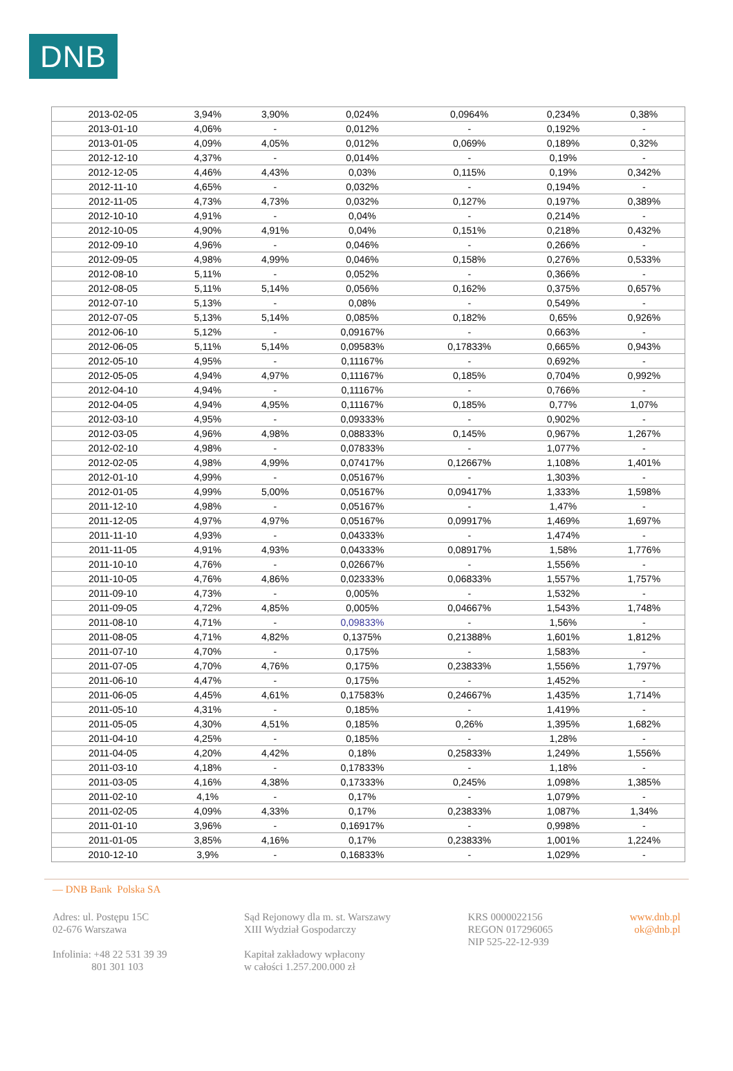DNB
| 2013-02-05 | 3,94% | 3,90% | 0,024% | 0,0964% | 0,234% | 0,38% |
| 2013-01-10 | 4,06% | - | 0,012% | - | 0,192% | - |
| 2013-01-05 | 4,09% | 4,05% | 0,012% | 0,069% | 0,189% | 0,32% |
| 2012-12-10 | 4,37% | - | 0,014% | - | 0,19% | - |
| 2012-12-05 | 4,46% | 4,43% | 0,03% | 0,115% | 0,19% | 0,342% |
| 2012-11-10 | 4,65% | - | 0,032% | - | 0,194% | - |
| 2012-11-05 | 4,73% | 4,73% | 0,032% | 0,127% | 0,197% | 0,389% |
| 2012-10-10 | 4,91% | - | 0,04% | - | 0,214% | - |
| 2012-10-05 | 4,90% | 4,91% | 0,04% | 0,151% | 0,218% | 0,432% |
| 2012-09-10 | 4,96% | - | 0,046% | - | 0,266% | - |
| 2012-09-05 | 4,98% | 4,99% | 0,046% | 0,158% | 0,276% | 0,533% |
| 2012-08-10 | 5,11% | - | 0,052% | - | 0,366% | - |
| 2012-08-05 | 5,11% | 5,14% | 0,056% | 0,162% | 0,375% | 0,657% |
| 2012-07-10 | 5,13% | - | 0,08% | - | 0,549% | - |
| 2012-07-05 | 5,13% | 5,14% | 0,085% | 0,182% | 0,65% | 0,926% |
| 2012-06-10 | 5,12% | - | 0,09167% | - | 0,663% | - |
| 2012-06-05 | 5,11% | 5,14% | 0,09583% | 0,17833% | 0,665% | 0,943% |
| 2012-05-10 | 4,95% | - | 0,11167% | - | 0,692% | - |
| 2012-05-05 | 4,94% | 4,97% | 0,11167% | 0,185% | 0,704% | 0,992% |
| 2012-04-10 | 4,94% | - | 0,11167% | - | 0,766% | - |
| 2012-04-05 | 4,94% | 4,95% | 0,11167% | 0,185% | 0,77% | 1,07% |
| 2012-03-10 | 4,95% | - | 0,09333% | - | 0,902% | - |
| 2012-03-05 | 4,96% | 4,98% | 0,08833% | 0,145% | 0,967% | 1,267% |
| 2012-02-10 | 4,98% | - | 0,07833% | - | 1,077% | - |
| 2012-02-05 | 4,98% | 4,99% | 0,07417% | 0,12667% | 1,108% | 1,401% |
| 2012-01-10 | 4,99% | - | 0,05167% | - | 1,303% | - |
| 2012-01-05 | 4,99% | 5,00% | 0,05167% | 0,09417% | 1,333% | 1,598% |
| 2011-12-10 | 4,98% | - | 0,05167% | - | 1,47% | - |
| 2011-12-05 | 4,97% | 4,97% | 0,05167% | 0,09917% | 1,469% | 1,697% |
| 2011-11-10 | 4,93% | - | 0,04333% | - | 1,474% | - |
| 2011-11-05 | 4,91% | 4,93% | 0,04333% | 0,08917% | 1,58% | 1,776% |
| 2011-10-10 | 4,76% | - | 0,02667% | - | 1,556% | - |
| 2011-10-05 | 4,76% | 4,86% | 0,02333% | 0,06833% | 1,557% | 1,757% |
| 2011-09-10 | 4,73% | - | 0,005% | - | 1,532% | - |
| 2011-09-05 | 4,72% | 4,85% | 0,005% | 0,04667% | 1,543% | 1,748% |
| 2011-08-10 | 4,71% | - | 0,09833% | - | 1,56% | - |
| 2011-08-05 | 4,71% | 4,82% | 0,1375% | 0,21388% | 1,601% | 1,812% |
| 2011-07-10 | 4,70% | - | 0,175% | - | 1,583% | - |
| 2011-07-05 | 4,70% | 4,76% | 0,175% | 0,23833% | 1,556% | 1,797% |
| 2011-06-10 | 4,47% | - | 0,175% | - | 1,452% | - |
| 2011-06-05 | 4,45% | 4,61% | 0,17583% | 0,24667% | 1,435% | 1,714% |
| 2011-05-10 | 4,31% | - | 0,185% | - | 1,419% | - |
| 2011-05-05 | 4,30% | 4,51% | 0,185% | 0,26% | 1,395% | 1,682% |
| 2011-04-10 | 4,25% | - | 0,185% | - | 1,28% | - |
| 2011-04-05 | 4,20% | 4,42% | 0,18% | 0,25833% | 1,249% | 1,556% |
| 2011-03-10 | 4,18% | - | 0,17833% | - | 1,18% | - |
| 2011-03-05 | 4,16% | 4,38% | 0,17333% | 0,245% | 1,098% | 1,385% |
| 2011-02-10 | 4,1% | - | 0,17% | - | 1,079% | - |
| 2011-02-05 | 4,09% | 4,33% | 0,17% | 0,23833% | 1,087% | 1,34% |
| 2011-01-10 | 3,96% | - | 0,16917% | - | 0,998% | - |
| 2011-01-05 | 3,85% | 4,16% | 0,17% | 0,23833% | 1,001% | 1,224% |
| 2010-12-10 | 3,9% | - | 0,16833% | - | 1,029% | - |
— DNB Bank Polska SA
Adres: ul. Postępu 15C
02-676 Warszawa
Infolinia: +48 22 531 39 39
801 301 103
Sąd Rejonowy dla m. st. Warszawy
XIII Wydział Gospodarczy
Kapitał zakładowy wpłacony
w całości 1.257.200.000 zł
KRS 0000022156
REGON 017296065
NIP 525-22-12-939
www.dnb.pl
ok@dnb.pl